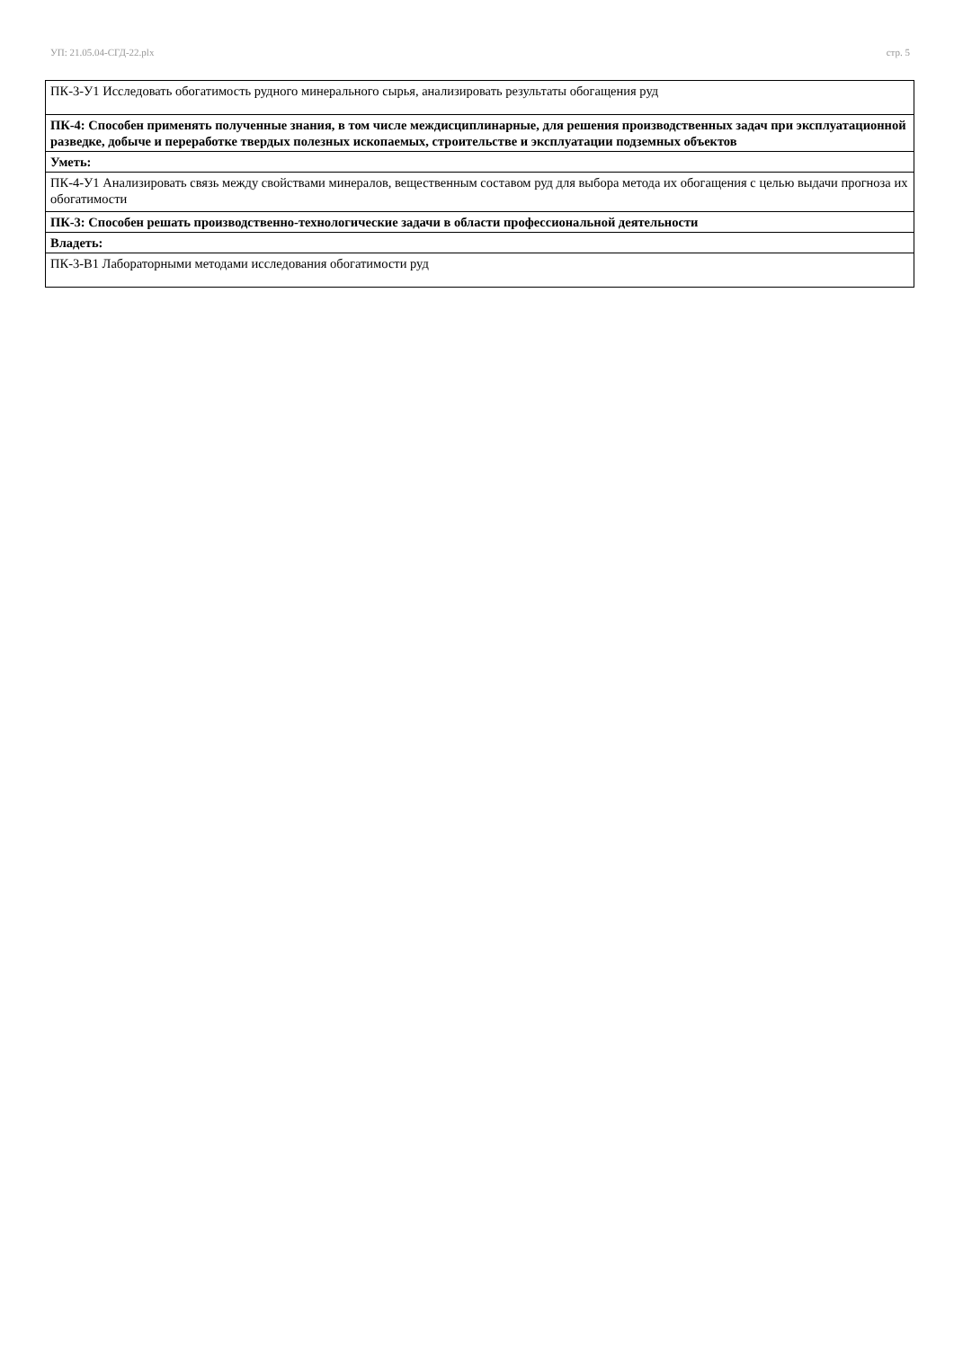УП: 21.05.04-СГД-22.plx стр. 5
| ПК-3-У1 Исследовать обогатимость рудного минерального сырья, анализировать результаты обогащения руд |
| ПК-4: Способен применять полученные знания, в том числе междисциплинарные, для решения производственных задач при эксплуатационной разведке, добыче и переработке твердых полезных ископаемых, строительстве и эксплуатации подземных объектов |
| Уметь: |
| ПК-4-У1 Анализировать связь между свойствами минералов, вещественным составом руд для выбора метода их обогащения с целью выдачи прогноза их обогатимости |
| ПК-3: Способен решать производственно-технологические задачи в области профессиональной деятельности |
| Владеть: |
| ПК-3-В1 Лабораторными методами исследования обогатимости руд |